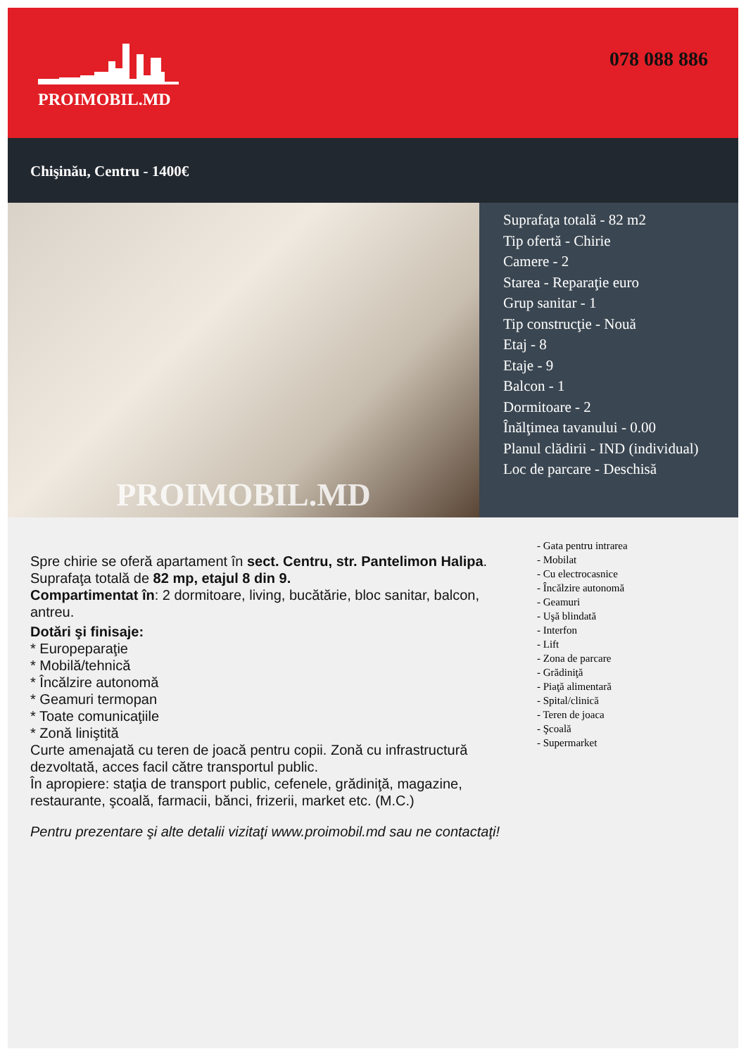PROIMOBIL.MD
078 088 886
Chişinău, Centru - 1400€
PROIMOBIL.MD
Suprafaţa totală - 82 m2
Tip ofertă - Chirie
Camere - 2
Starea - Reparaţie euro
Grup sanitar - 1
Tip construcţie - Nouă
Etaj - 8
Etaje - 9
Balcon - 1
Dormitoare - 2
Înălţimea tavanului - 0.00
Planul clădirii - IND (individual)
Loc de parcare - Deschisă
Spre chirie se oferă apartament în sect. Centru, str. Pantelimon Halipa.
Suprafaţa totală de 82 mp, etajul 8 din 9.
Compartimentat în: 2 dormitoare, living, bucătărie, bloc sanitar, balcon, antreu.
Dotări şi finisaje:
* Eurореparaţie
* Mobilă/tehnică
* Încălzire autonomă
* Geamuri termopan
* Toate comunicaţiile
* Zonă liniştită
Curte amenajată cu teren de joacă pentru copii. Zonă cu infrastructură dezvoltată, acces facil către transportul public.
În apropiere: staţia de transport public, cefenele, grădiniţă, magazine, restaurante, şcoală, farmacii, bănci, frizerii, market etc. (M.C.)
Pentru prezentare şi alte detalii vizitaţi www.proimobil.md sau ne contactaţi!
- Gata pentru intrarea
- Mobilat
- Cu electrocasnice
- Încălzire autonomă
- Geamuri
- Uşă blindată
- Interfon
- Lift
- Zona de parcare
- Grădiniţă
- Piaţă alimentară
- Spital/clinică
- Teren de joaca
- Şcoală
- Supermarket